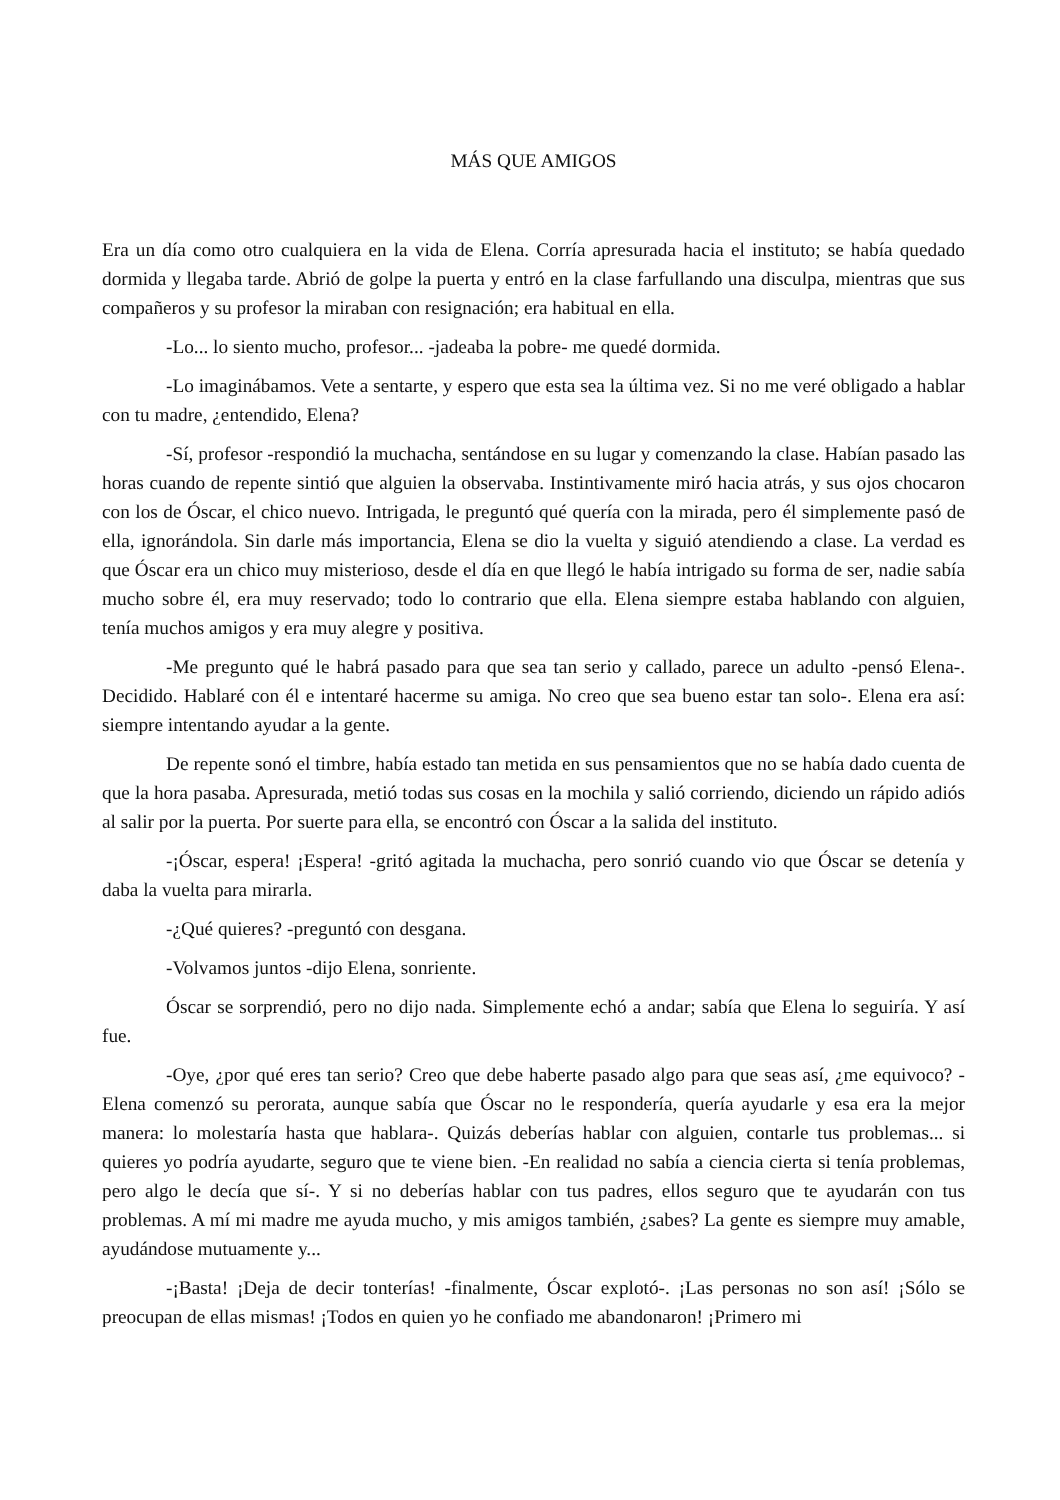MÁS QUE AMIGOS
Era un día como otro cualquiera en la vida de Elena. Corría apresurada hacia el instituto; se había quedado dormida y llegaba tarde. Abrió de golpe la puerta y entró en la clase farfullando una disculpa, mientras que sus compañeros y su profesor la miraban con resignación; era habitual en ella.
-Lo... lo siento mucho, profesor... -jadeaba la pobre- me quedé dormida.
-Lo imaginábamos. Vete a sentarte, y espero que esta sea la última vez. Si no me veré obligado a hablar con tu madre, ¿entendido, Elena?
-Sí, profesor -respondió la muchacha, sentándose en su lugar y comenzando la clase. Habían pasado las horas cuando de repente sintió que alguien la observaba. Instintivamente miró hacia atrás, y sus ojos chocaron con los de Óscar, el chico nuevo. Intrigada, le preguntó qué quería con la mirada, pero él simplemente pasó de ella, ignorándola. Sin darle más importancia, Elena se dio la vuelta y siguió atendiendo a clase. La verdad es que Óscar era un chico muy misterioso, desde el día en que llegó le había intrigado su forma de ser, nadie sabía mucho sobre él, era muy reservado; todo lo contrario que ella. Elena siempre estaba hablando con alguien, tenía muchos amigos y era muy alegre y positiva.
-Me pregunto qué le habrá pasado para que sea tan serio y callado, parece un adulto -pensó Elena-. Decidido. Hablaré con él e intentaré hacerme su amiga. No creo que sea bueno estar tan solo-. Elena era así: siempre intentando ayudar a la gente.
De repente sonó el timbre, había estado tan metida en sus pensamientos que no se había dado cuenta de que la hora pasaba. Apresurada, metió todas sus cosas en la mochila y salió corriendo, diciendo un rápido adiós al salir por la puerta. Por suerte para ella, se encontró con Óscar a la salida del instituto.
-¡Óscar, espera! ¡Espera! -gritó agitada la muchacha, pero sonrió cuando vio que Óscar se detenía y daba la vuelta para mirarla.
-¿Qué quieres? -preguntó con desgana.
-Volvamos juntos -dijo Elena, sonriente.
Óscar se sorprendió, pero no dijo nada. Simplemente echó a andar; sabía que Elena lo seguiría. Y así fue.
-Oye, ¿por qué eres tan serio? Creo que debe haberte pasado algo para que seas así, ¿me equivoco? -Elena comenzó su perorata, aunque sabía que Óscar no le respondería, quería ayudarle y esa era la mejor manera: lo molestaría hasta que hablara-. Quizás deberías hablar con alguien, contarle tus problemas... si quieres yo podría ayudarte, seguro que te viene bien. -En realidad no sabía a ciencia cierta si tenía problemas, pero algo le decía que sí-. Y si no deberías hablar con tus padres, ellos seguro que te ayudarán con tus problemas. A mí mi madre me ayuda mucho, y mis amigos también, ¿sabes? La gente es siempre muy amable, ayudándose mutuamente y...
-¡Basta! ¡Deja de decir tonterías! -finalmente, Óscar explotó-. ¡Las personas no son así! ¡Sólo se preocupan de ellas mismas! ¡Todos en quien yo he confiado me abandonaron! ¡Primero mi